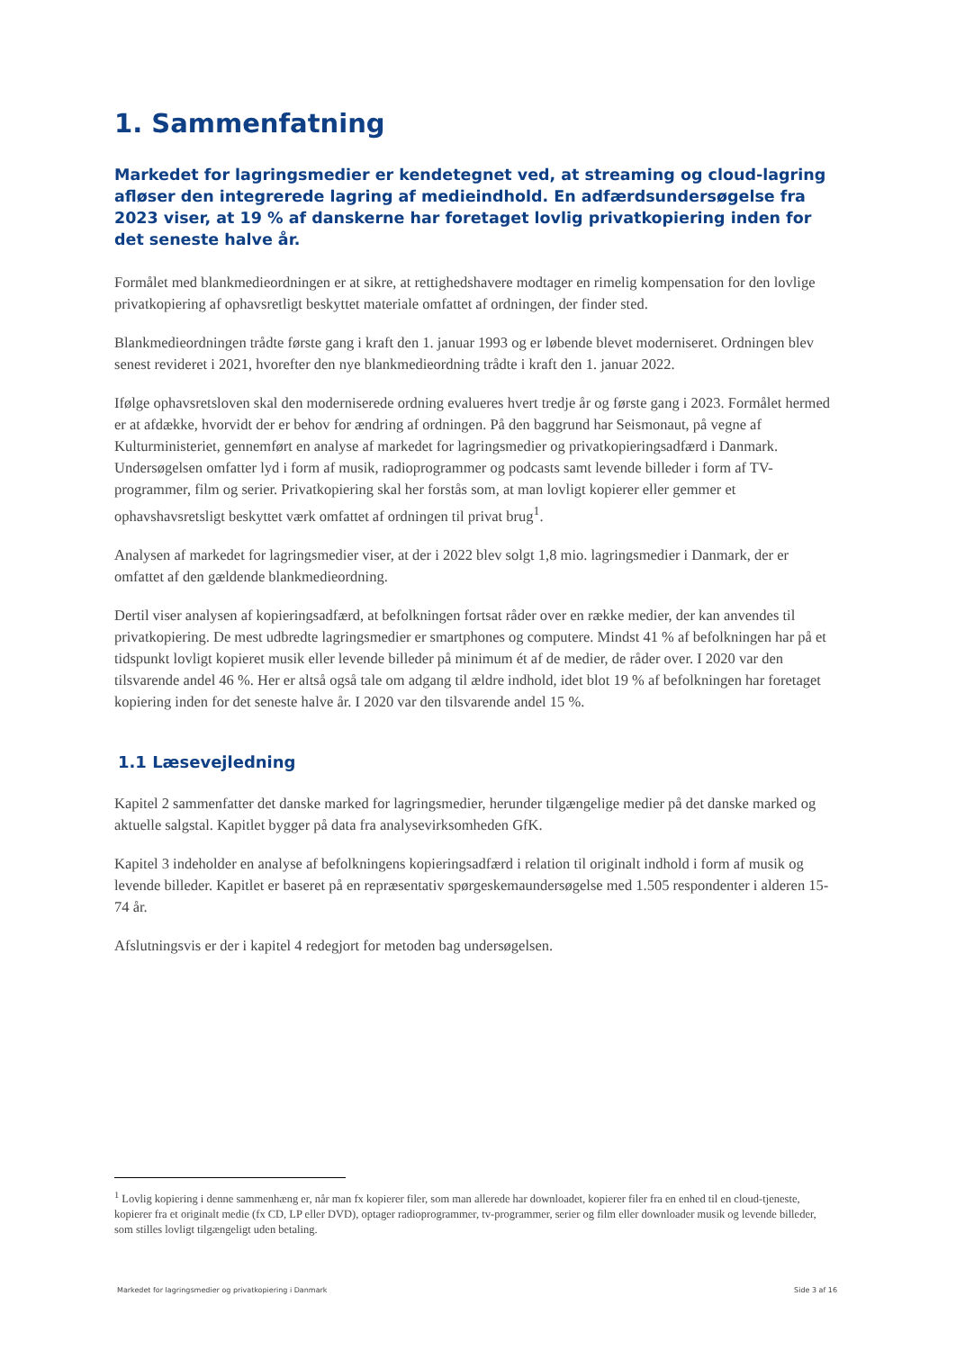1. Sammenfatning
Markedet for lagringsmedier er kendetegnet ved, at streaming og cloud-lagring afløser den integrerede lagring af medieindhold. En adfærdsundersøgelse fra 2023 viser, at 19 % af danskerne har foretaget lovlig privatkopiering inden for det seneste halve år.
Formålet med blankmedieordningen er at sikre, at rettighedshavere modtager en rimelig kompensation for den lovlige privatkopiering af ophavsretligt beskyttet materiale omfattet af ordningen, der finder sted.
Blankmedieordningen trådte første gang i kraft den 1. januar 1993 og er løbende blevet moderniseret. Ordningen blev senest revideret i 2021, hvorefter den nye blankmedieordning trådte i kraft den 1. januar 2022.
Ifølge ophavsretsloven skal den moderniserede ordning evalueres hvert tredje år og første gang i 2023. Formålet hermed er at afdække, hvorvidt der er behov for ændring af ordningen. På den baggrund har Seismonaut, på vegne af Kulturministeriet, gennemført en analyse af markedet for lagringsmedier og privatkopieringsadfærd i Danmark. Undersøgelsen omfatter lyd i form af musik, radioprogrammer og podcasts samt levende billeder i form af TV-programmer, film og serier. Privatkopiering skal her forstås som, at man lovligt kopierer eller gemmer et ophavshavsretsligt beskyttet værk omfattet af ordningen til privat brug<sup>1</sup>.
Analysen af markedet for lagringsmedier viser, at der i 2022 blev solgt 1,8 mio. lagringsmedier i Danmark, der er omfattet af den gældende blankmedieordning.
Dertil viser analysen af kopieringsadfærd, at befolkningen fortsat råder over en række medier, der kan anvendes til privatkopiering. De mest udbredte lagringsmedier er smartphones og computere. Mindst 41 % af befolkningen har på et tidspunkt lovligt kopieret musik eller levende billeder på minimum ét af de medier, de råder over. I 2020 var den tilsvarende andel 46 %. Her er altså også tale om adgang til ældre indhold, idet blot 19 % af befolkningen har foretaget kopiering inden for det seneste halve år. I 2020 var den tilsvarende andel 15 %.
1.1 Læsevejledning
Kapitel 2 sammenfatter det danske marked for lagringsmedier, herunder tilgængelige medier på det danske marked og aktuelle salgstal. Kapitlet bygger på data fra analysevirksomheden GfK.
Kapitel 3 indeholder en analyse af befolkningens kopieringsadfærd i relation til originalt indhold i form af musik og levende billeder. Kapitlet er baseret på en repræsentativ spørgeskemaundersøgelse med 1.505 respondenter i alderen 15-74 år.
Afslutningsvis er der i kapitel 4 redegjort for metoden bag undersøgelsen.
<sup>1</sup> Lovlig kopiering i denne sammenhæng er, når man fx kopierer filer, som man allerede har downloadet, kopierer filer fra en enhed til en cloud-tjeneste, kopierer fra et originalt medie (fx CD, LP eller DVD), optager radioprogrammer, tv-programmer, serier og film eller downloader musik og levende billeder, som stilles lovligt tilgængeligt uden betaling.
Markedet for lagringsmedier og privatkopiering i Danmark Side 3 af 16